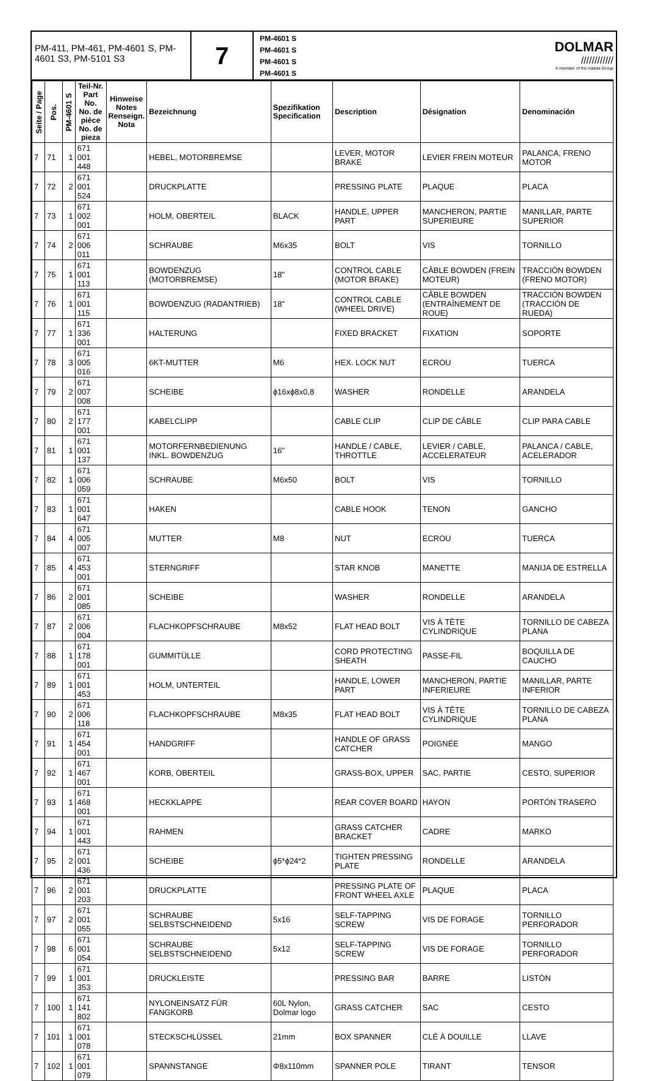PM-411, PM-461, PM-4601 S, PM-4601 S3, PM-5101 S3
7
PM-4601 S
PM-4601 S
PM-4601 S
PM-4601 S
DOLMAR
////////////
A member of the makita Group
| Seite / Page | Pos. | PM-4601 S | Teil-Nr. Part No. No. de pièce No. de pieza | Hinweise Notes Renseign. Nota | Bezeichnung | Spezifikation Specification | Description | Désignation | Denominación |
| --- | --- | --- | --- | --- | --- | --- | --- | --- | --- |
| 7 | 71 | 1 | 671 001 448 | | HEBEL, MOTORBREMSE | | LEVER, MOTOR BRAKE | LEVIER FREIN MOTEUR | PALANCA, FRENO MOTOR |
| 7 | 72 | 2 | 671 001 524 | | DRUCKPLATTE | | PRESSING PLATE | PLAQUE | PLACA |
| 7 | 73 | 1 | 671 002 001 | | HOLM, OBERTEIL | BLACK | HANDLE, UPPER PART | MANCHERON, PARTIE SUPERIEURE | MANILLAR, PARTE SUPERIOR |
| 7 | 74 | 2 | 671 006 011 | | SCHRAUBE | M6x35 | BOLT | VIS | TORNILLO |
| 7 | 75 | 1 | 671 001 113 | | BOWDENZUG (MOTORBREMSE) | 18" | CONTROL CABLE (MOTOR BRAKE) | CÂBLE BOWDEN (FREIN MOTEUR) | TRACCIÓN BOWDEN (FRENO MOTOR) |
| 7 | 76 | 1 | 671 001 115 | | BOWDENZUG (RADANTRIEB) | 18" | CONTROL CABLE (WHEEL DRIVE) | CÂBLE BOWDEN (ENTRAÎNEMENT DE ROUE) | TRACCIÓN BOWDEN (TRACCIÓN DE RUEDA) |
| 7 | 77 | 1 | 671 336 001 | | HALTERUNG | | FIXED BRACKET | FIXATION | SOPORTE |
| 7 | 78 | 3 | 671 005 016 | | 6KT-MUTTER | M6 | HEX. LOCK NUT | ECROU | TUERCA |
| 7 | 79 | 2 | 671 007 008 | | SCHEIBE | ϕ16xϕ8x0,8 | WASHER | RONDELLE | ARANDELA |
| 7 | 80 | 2 | 671 177 001 | | KABELCLIPP | | CABLE CLIP | CLIP DE CÂBLE | CLIP PARA CABLE |
| 7 | 81 | 1 | 671 001 137 | | MOTORFERNBEDIENUNG INKL. BOWDENZUG | 16" | HANDLE / CABLE, THROTTLE | LEVIER / CABLE, ACCELERATEUR | PALANCA / CABLE, ACELERADOR |
| 7 | 82 | 1 | 671 006 059 | | SCHRAUBE | M6x50 | BOLT | VIS | TORNILLO |
| 7 | 83 | 1 | 671 001 647 | | HAKEN | | CABLE HOOK | TENON | GANCHO |
| 7 | 84 | 4 | 671 005 007 | | MUTTER | M8 | NUT | ECROU | TUERCA |
| 7 | 85 | 4 | 671 453 001 | | STERNGRIFF | | STAR KNOB | MANETTE | MANIJA DE ESTRELLA |
| 7 | 86 | 2 | 671 001 085 | | SCHEIBE | | WASHER | RONDELLE | ARANDELA |
| 7 | 87 | 2 | 671 006 004 | | FLACHKOPFSCHRAUBE | M8x52 | FLAT HEAD BOLT | VIS À TÊTE CYLINDRIQUE | TORNILLO DE CABEZA PLANA |
| 7 | 88 | 1 | 671 178 001 | | GUMMITÜLLE | | CORD PROTECTING SHEATH | PASSE-FIL | BOQUILLA DE CAUCHO |
| 7 | 89 | 1 | 671 001 453 | | HOLM, UNTERTEIL | | HANDLE, LOWER PART | MANCHERON, PARTIE INFERIEURE | MANILLAR, PARTE INFERIOR |
| 7 | 90 | 2 | 671 006 118 | | FLACHKOPFSCHRAUBE | M8x35 | FLAT HEAD BOLT | VIS À TÊTE CYLINDRIQUE | TORNILLO DE CABEZA PLANA |
| 7 | 91 | 1 | 671 454 001 | | HANDGRIFF | | HANDLE OF GRASS CATCHER | POIGNÉE | MANGO |
| 7 | 92 | 1 | 671 467 001 | | KORB, OBERTEIL | | GRASS-BOX, UPPER | SAC, PARTIE | CESTO, SUPERIOR |
| 7 | 93 | 1 | 671 468 001 | | HECKKLAPPE | | REAR COVER BOARD | HAYON | PORTÓN TRASERO |
| 7 | 94 | 1 | 671 001 443 | | RAHMEN | | GRASS CATCHER BRACKET | CADRE | MARKO |
| 7 | 95 | 2 | 671 001 436 | | SCHEIBE | ϕ5*ϕ24*2 | TIGHTEN PRESSING PLATE | RONDELLE | ARANDELA |
| 7 | 96 | 2 | 671 001 203 | | DRUCKPLATTE | | PRESSING PLATE OF FRONT WHEEL AXLE | PLAQUE | PLACA |
| 7 | 97 | 2 | 671 001 055 | | SCHRAUBE SELBSTSCHNEIDEND | 5x16 | SELF-TAPPING SCREW | VIS DE FORAGE | TORNILLO PERFORADOR |
| 7 | 98 | 6 | 671 001 054 | | SCHRAUBE SELBSTSCHNEIDEND | 5x12 | SELF-TAPPING SCREW | VIS DE FORAGE | TORNILLO PERFORADOR |
| 7 | 99 | 1 | 671 001 353 | | DRUCKLEISTE | | PRESSING BAR | BARRE | LISTÓN |
| 7 | 100 | 1 | 671 141 802 | | NYLONEINSATZ FÜR FANGKORB | 60L Nylon, Dolmar logo | GRASS CATCHER | SAC | CESTO |
| 7 | 101 | 1 | 671 001 078 | | STECKSCHLÜSSEL | 21mm | BOX SPANNER | CLÉ À DOUILLE | LLAVE |
| 7 | 102 | 1 | 671 001 079 | | SPANNSTANGE | Φ8x110mm | SPANNER POLE | TIRANT | TENSOR |